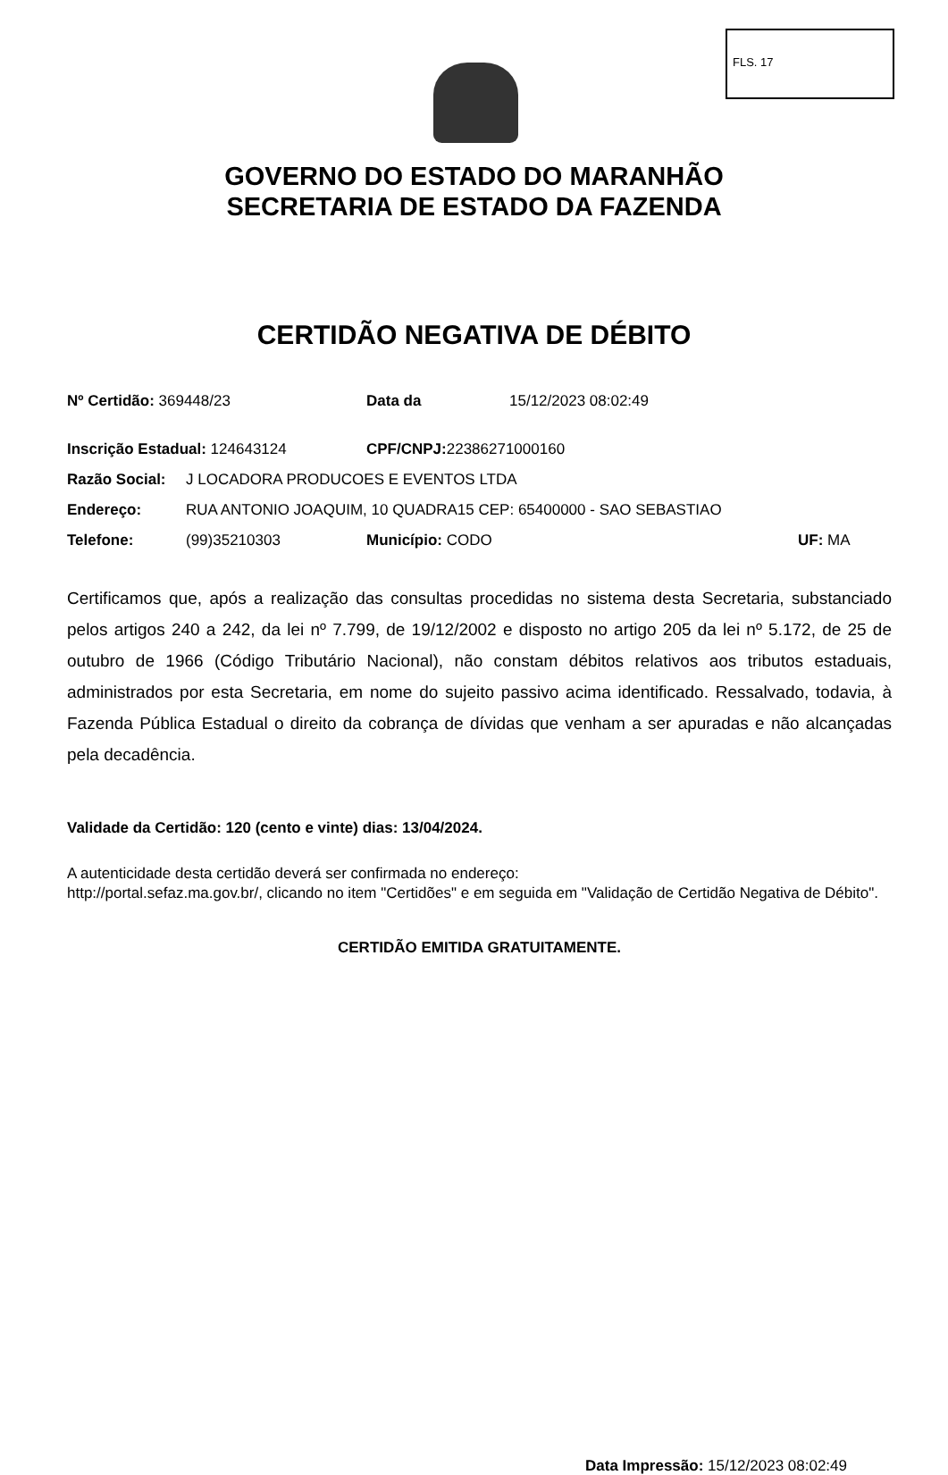FLS. 17
GOVERNO DO ESTADO DO MARANHÃO
SECRETARIA DE ESTADO DA FAZENDA
CERTIDÃO NEGATIVA DE DÉBITO
Nº Certidão: 369448/23 Data da 15/12/2023 08:02:49
Inscrição Estadual: 124643124 CPF/CNPJ: 22386271000160
Razão Social: J LOCADORA PRODUCOES E EVENTOS LTDA
Endereço: RUA ANTONIO JOAQUIM, 10 QUADRA15 CEP: 65400000 - SAO SEBASTIAO
Telefone: (99)35210303 Município: CODO UF: MA
Certificamos que, após a realização das consultas procedidas no sistema desta Secretaria, substanciado pelos artigos 240 a 242, da lei nº 7.799, de 19/12/2002 e disposto no artigo 205 da lei nº 5.172, de 25 de outubro de 1966 (Código Tributário Nacional), não constam débitos relativos aos tributos estaduais, administrados por esta Secretaria, em nome do sujeito passivo acima identificado. Ressalvado, todavia, à Fazenda Pública Estadual o direito da cobrança de dívidas que venham a ser apuradas e não alcançadas pela decadência.
Validade da Certidão: 120 (cento e vinte) dias: 13/04/2024.
A autenticidade desta certidão deverá ser confirmada no endereço:
http://portal.sefaz.ma.gov.br/, clicando no item "Certidões" e em seguida em "Validação de Certidão Negativa de Débito".
CERTIDÃO EMITIDA GRATUITAMENTE.
Data Impressão: 15/12/2023 08:02:49